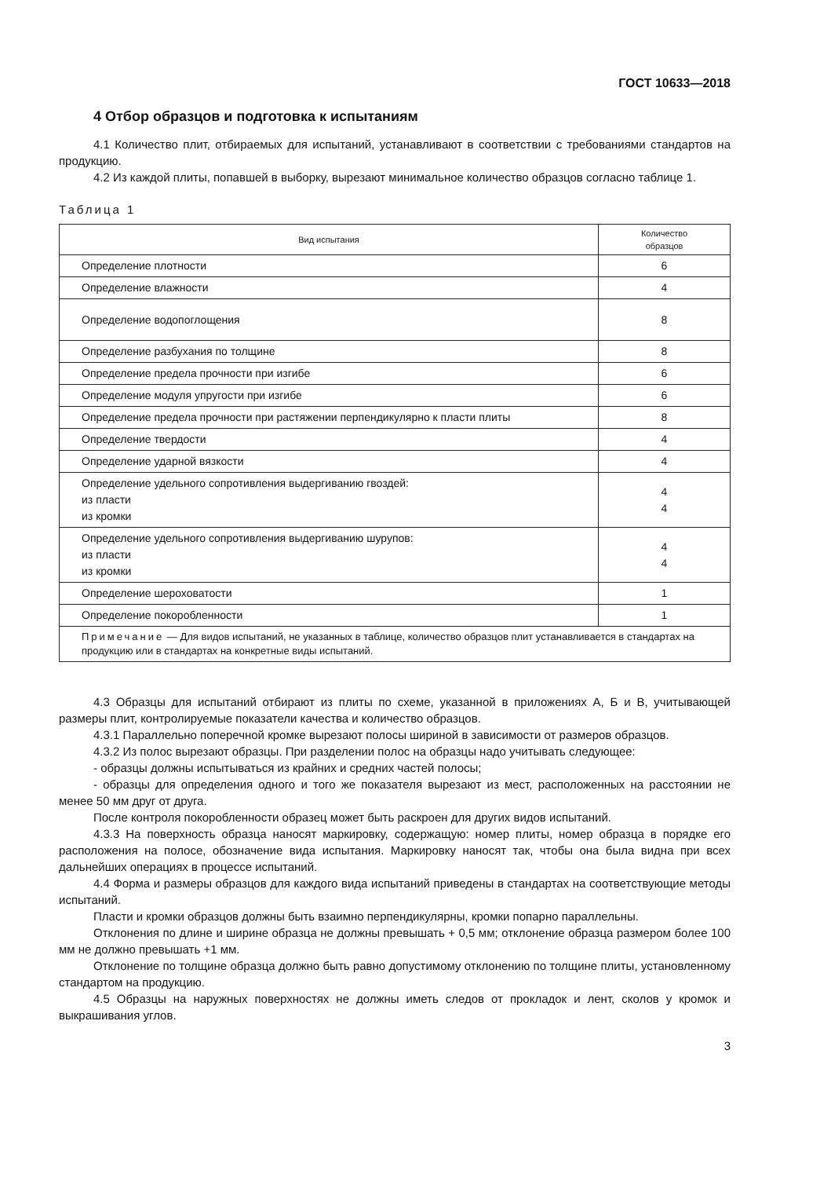ГОСТ 10633—2018
4 Отбор образцов и подготовка к испытаниям
4.1 Количество плит, отбираемых для испытаний, устанавливают в соответствии с требованиями стандартов на продукцию.
4.2 Из каждой плиты, попавшей в выборку, вырезают минимальное количество образцов согласно таблице 1.
Таблица 1
| Вид испытания | Количество образцов |
| --- | --- |
| Определение плотности | 6 |
| Определение влажности | 4 |
| Определение водопоглощения | 8 |
| Определение разбухания по толщине | 8 |
| Определение предела прочности при изгибе | 6 |
| Определение модуля упругости при изгибе | 6 |
| Определение предела прочности при растяжении перпендикулярно к пласти плиты | 8 |
| Определение твердости | 4 |
| Определение ударной вязкости | 4 |
| Определение удельного сопротивления выдергиванию гвоздей: из пласти из кромки | 4 4 |
| Определение удельного сопротивления выдергиванию шурупов: из пласти из кромки | 4 4 |
| Определение шероховатости | 1 |
| Определение покоробленности | 1 |
| Примечание — Для видов испытаний, не указанных в таблице, количество образцов плит устанавливается в стандартах на продукцию или в стандартах на конкретные виды испытаний. | |
4.3 Образцы для испытаний отбирают из плиты по схеме, указанной в приложениях А, Б и В, учитывающей размеры плит, контролируемые показатели качества и количество образцов.
4.3.1 Параллельно поперечной кромке вырезают полосы шириной в зависимости от размеров образцов.
4.3.2 Из полос вырезают образцы. При разделении полос на образцы надо учитывать следующее:
- образцы должны испытываться из крайних и средних частей полосы;
- образцы для определения одного и того же показателя вырезают из мест, расположенных на расстоянии не менее 50 мм друг от друга.
После контроля покоробленности образец может быть раскроен для других видов испытаний.
4.3.3 На поверхность образца наносят маркировку, содержащую: номер плиты, номер образца в порядке его расположения на полосе, обозначение вида испытания. Маркировку наносят так, чтобы она была видна при всех дальнейших операциях в процессе испытаний.
4.4 Форма и размеры образцов для каждого вида испытаний приведены в стандартах на соответствующие методы испытаний.
Пласти и кромки образцов должны быть взаимно перпендикулярны, кромки попарно параллельны.
Отклонения по длине и ширине образца не должны превышать + 0,5 мм; отклонение образца размером более 100 мм не должно превышать +1 мм.
Отклонение по толщине образца должно быть равно допустимому отклонению по толщине плиты, установленному стандартом на продукцию.
4.5 Образцы на наружных поверхностях не должны иметь следов от прокладок и лент, сколов у кромок и выкрашивания углов.
3